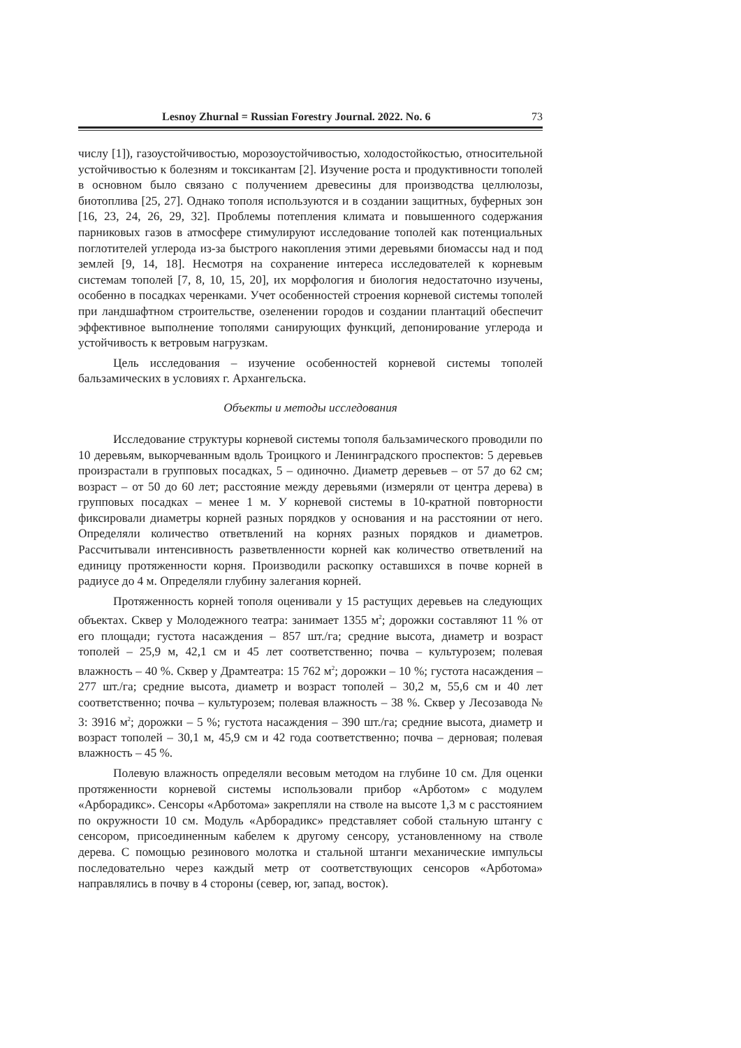Lesnoy Zhurnal = Russian Forestry Journal. 2022. No. 6 73
числу [1]), газоустойчивостью, морозоустойчивостью, холодостойкостью, относительной устойчивостью к болезням и токсикантам [2]. Изучение роста и продуктивности тополей в основном было связано с получением древесины для производства целлюлозы, биотоплива [25, 27]. Однако тополя используются и в создании защитных, буферных зон [16, 23, 24, 26, 29, 32]. Проблемы потепления климата и повышенного содержания парниковых газов в атмосфере стимулируют исследование тополей как потенциальных поглотителей углерода из-за быстрого накопления этими деревьями биомассы над и под землей [9, 14, 18]. Несмотря на сохранение интереса исследователей к корневым системам тополей [7, 8, 10, 15, 20], их морфология и биология недостаточно изучены, особенно в посадках черенками. Учет особенностей строения корневой системы тополей при ландшафтном строительстве, озеленении городов и создании плантаций обеспечит эффективное выполнение тополями санирующих функций, депонирование углерода и устойчивость к ветровым нагрузкам.
Цель исследования – изучение особенностей корневой системы тополей бальзамических в условиях г. Архангельска.
Объекты и методы исследования
Исследование структуры корневой системы тополя бальзамического проводили по 10 деревьям, выкорчеванным вдоль Троицкого и Ленинградского проспектов: 5 деревьев произрастали в групповых посадках, 5 – одиночно. Диаметр деревьев – от 57 до 62 см; возраст – от 50 до 60 лет; расстояние между деревьями (измеряли от центра дерева) в групповых посадках – менее 1 м. У корневой системы в 10-кратной повторности фиксировали диаметры корней разных порядков у основания и на расстоянии от него. Определяли количество ответвлений на корнях разных порядков и диаметров. Рассчитывали интенсивность разветвленности корней как количество ответвлений на единицу протяженности корня. Производили раскопку оставшихся в почве корней в радиусе до 4 м. Определяли глубину залегания корней.
Протяженность корней тополя оценивали у 15 растущих деревьев на следующих объектах. Сквер у Молодежного театра: занимает 1355 м<sup>2</sup>; дорожки составляют 11 % от его площади; густота насаждения – 857 шт./га; средние высота, диаметр и возраст тополей – 25,9 м, 42,1 см и 45 лет соответственно; почва – культурозем; полевая влажность – 40 %. Сквер у Драмтеатра: 15 762 м<sup>2</sup>; дорожки – 10 %; густота насаждения – 277 шт./га; средние высота, диаметр и возраст тополей – 30,2 м, 55,6 см и 40 лет соответственно; почва – культурозем; полевая влажность – 38 %. Сквер у Лесозавода № 3: 3916 м<sup>2</sup>; дорожки – 5 %; густота насаждения – 390 шт./га; средние высота, диаметр и возраст тополей – 30,1 м, 45,9 см и 42 года соответственно; почва – дерновая; полевая влажность – 45 %.
Полевую влажность определяли весовым методом на глубине 10 см. Для оценки протяженности корневой системы использовали прибор «Арботом» с модулем «Арборадикс». Сенсоры «Арботома» закрепляли на стволе на высоте 1,3 м с расстоянием по окружности 10 см. Модуль «Арборадикс» представляет собой стальную штангу с сенсором, присоединенным кабелем к другому сенсору, установленному на стволе дерева. С помощью резинового молотка и стальной штанги механические импульсы последовательно через каждый метр от соответствующих сенсоров «Арботома» направлялись в почву в 4 стороны (север, юг, запад, восток).